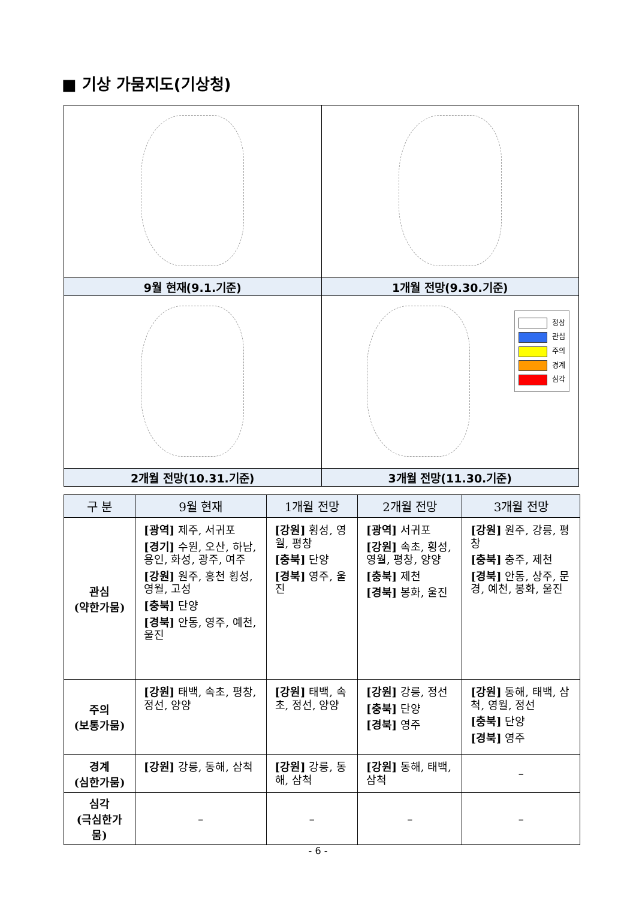■ 기상 가뭄지도(기상청)
| 9월 현재(9.1.기준) | 1개월 전망(9.30.기준) |
| | 정상 관심 주의 경계 심각 |
| 2개월 전망(10.31.기준) | 3개월 전망(11.30.기준) |
| 구 분 | 9월 현재 | 1개월 전망 | 2개월 전망 | 3개월 전망 |
| --- | --- | --- | --- | --- |
| 관심 (약한가뭄) | [광역] 제주, 서귀포 [경기] 수원, 오산, 하남, 용인, 화성, 광주, 여주 [강원] 원주, 홍천 횡성, 영월, 고성 [충북] 단양 [경북] 안동, 영주, 예천, 울진 | [강원] 횡성, 영월, 평창 [충북] 단양 [경북] 영주, 울진 | [광역] 서귀포 [강원] 속초, 횡성, 영월, 평창, 양양 [충북] 제천 [경북] 봉화, 울진 | [강원] 원주, 강릉, 평창 [충북] 충주, 제천 [경북] 안동, 상주, 문경, 예천, 봉화, 울진 |
| 주의 (보통가뭄) | [강원] 태백, 속초, 평창, 정선, 양양 | [강원] 태백, 속초, 정선, 양양 | [강원] 강릉, 정선 [충북] 단양 [경북] 영주 | [강원] 동해, 태백, 삼척, 영월, 정선 [충북] 단양 [경북] 영주 |
| 경계 (심한가뭄) | [강원] 강릉, 동해, 삼척 | [강원] 강릉, 동해, 삼척 | [강원] 동해, 태백, 삼척 | – |
| 심각 (극심한가뭄) | – | – | – | – |
- 6 -